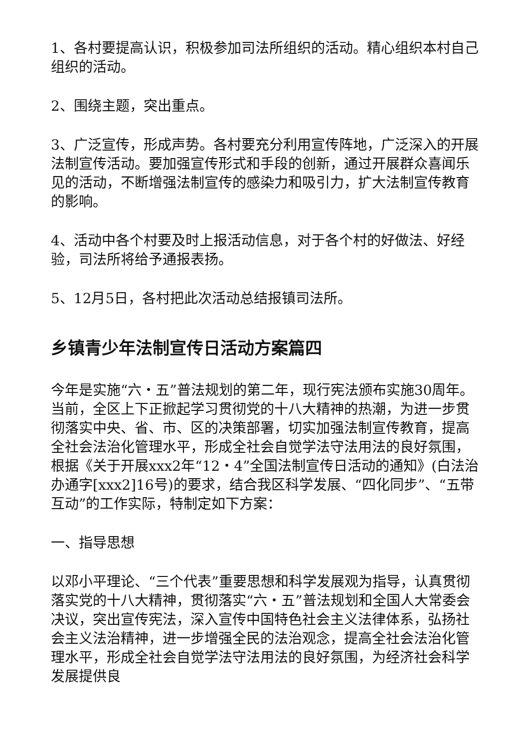1、各村要提高认识，积极参加司法所组织的活动。精心组织本村自己组织的活动。
2、围绕主题，突出重点。
3、广泛宣传，形成声势。各村要充分利用宣传阵地，广泛深入的开展法制宣传活动。要加强宣传形式和手段的创新，通过开展群众喜闻乐见的活动，不断增强法制宣传的感染力和吸引力，扩大法制宣传教育的影响。
4、活动中各个村要及时上报活动信息，对于各个村的好做法、好经验，司法所将给予通报表扬。
5、12月5日，各村把此次活动总结报镇司法所。
乡镇青少年法制宣传日活动方案篇四
今年是实施“六・五”普法规划的第二年，现行宪法颁布实施30周年。当前，全区上下正掀起学习贯彻党的十八大精神的热潮，为进一步贯彻落实中央、省、市、区的决策部署，切实加强法制宣传教育，提高全社会法治化管理水平，形成全社会自觉学法守法用法的良好氛围，根据《关于开展xxx2年“12・4”全国法制宣传日活动的通知》(白法治办通字[xxx2]16号)的要求，结合我区科学发展、“四化同步”、“五带互动”的工作实际，特制定如下方案：
一、指导思想
以邓小平理论、“三个代表”重要思想和科学发展观为指导，认真贯彻落实党的十八大精神，贯彻落实“六・五”普法规划和全国人大常委会决议，突出宣传宪法，深入宣传中国特色社会主义法律体系，弘扬社会主义法治精神，进一步增强全民的法治观念，提高全社会法治化管理水平，形成全社会自觉学法守法用法的良好氛围，为经济社会科学发展提供良